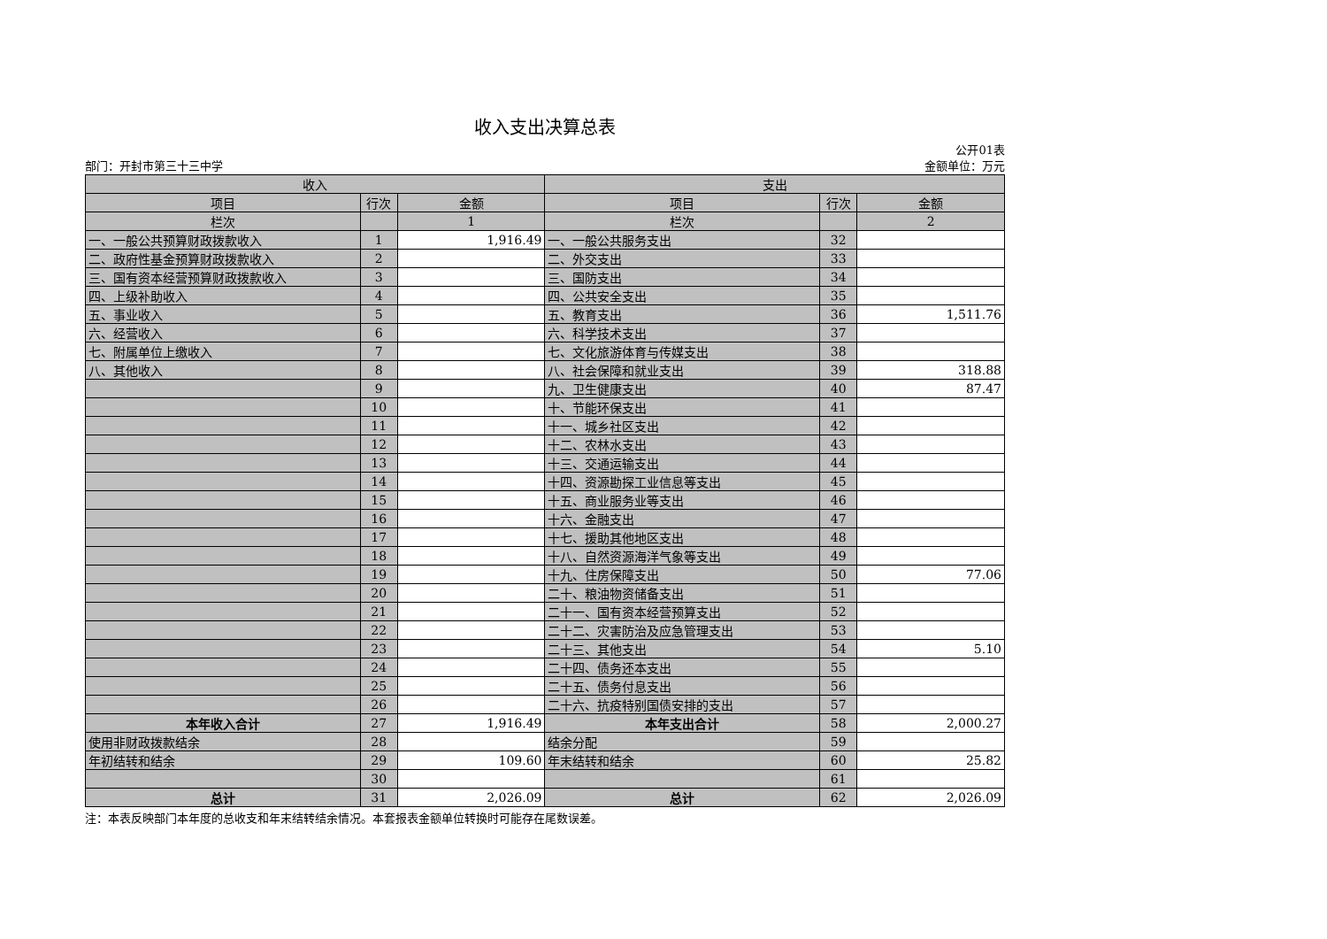收入支出决算总表
公开01表
部门：开封市第三十三中学 金额单位：万元
| 收入 | | | 支出 | | |
| --- | --- | --- | --- | --- | --- |
| 项目 | 行次 | 金额 | 项目 | 行次 | 金额 |
| 栏次 | | 1 | 栏次 | | 2 |
| 一、一般公共预算财政拨款收入 | 1 | 1,916.49 | 一、一般公共服务支出 | 32 | |
| 二、政府性基金预算财政拨款收入 | 2 | | 二、外交支出 | 33 | |
| 三、国有资本经营预算财政拨款收入 | 3 | | 三、国防支出 | 34 | |
| 四、上级补助收入 | 4 | | 四、公共安全支出 | 35 | |
| 五、事业收入 | 5 | | 五、教育支出 | 36 | 1,511.76 |
| 六、经营收入 | 6 | | 六、科学技术支出 | 37 | |
| 七、附属单位上缴收入 | 7 | | 七、文化旅游体育与传媒支出 | 38 | |
| 八、其他收入 | 8 | | 八、社会保障和就业支出 | 39 | 318.88 |
| | 9 | | 九、卫生健康支出 | 40 | 87.47 |
| | 10 | | 十、节能环保支出 | 41 | |
| | 11 | | 十一、城乡社区支出 | 42 | |
| | 12 | | 十二、农林水支出 | 43 | |
| | 13 | | 十三、交通运输支出 | 44 | |
| | 14 | | 十四、资源勘探工业信息等支出 | 45 | |
| | 15 | | 十五、商业服务业等支出 | 46 | |
| | 16 | | 十六、金融支出 | 47 | |
| | 17 | | 十七、援助其他地区支出 | 48 | |
| | 18 | | 十八、自然资源海洋气象等支出 | 49 | |
| | 19 | | 十九、住房保障支出 | 50 | 77.06 |
| | 20 | | 二十、粮油物资储备支出 | 51 | |
| | 21 | | 二十一、国有资本经营预算支出 | 52 | |
| | 22 | | 二十二、灾害防治及应急管理支出 | 53 | |
| | 23 | | 二十三、其他支出 | 54 | 5.10 |
| | 24 | | 二十四、债务还本支出 | 55 | |
| | 25 | | 二十五、债务付息支出 | 56 | |
| | 26 | | 二十六、抗疫特别国债安排的支出 | 57 | |
| 本年收入合计 | 27 | 1,916.49 | 本年支出合计 | 58 | 2,000.27 |
| 使用非财政拨款结余 | 28 | | 结余分配 | 59 | |
| 年初结转和结余 | 29 | 109.60 | 年末结转和结余 | 60 | 25.82 |
| | 30 | | | 61 | |
| 总计 | 31 | 2,026.09 | 总计 | 62 | 2,026.09 |
注：本表反映部门本年度的总收支和年末结转结余情况。本套报表金额单位转换时可能存在尾数误差。